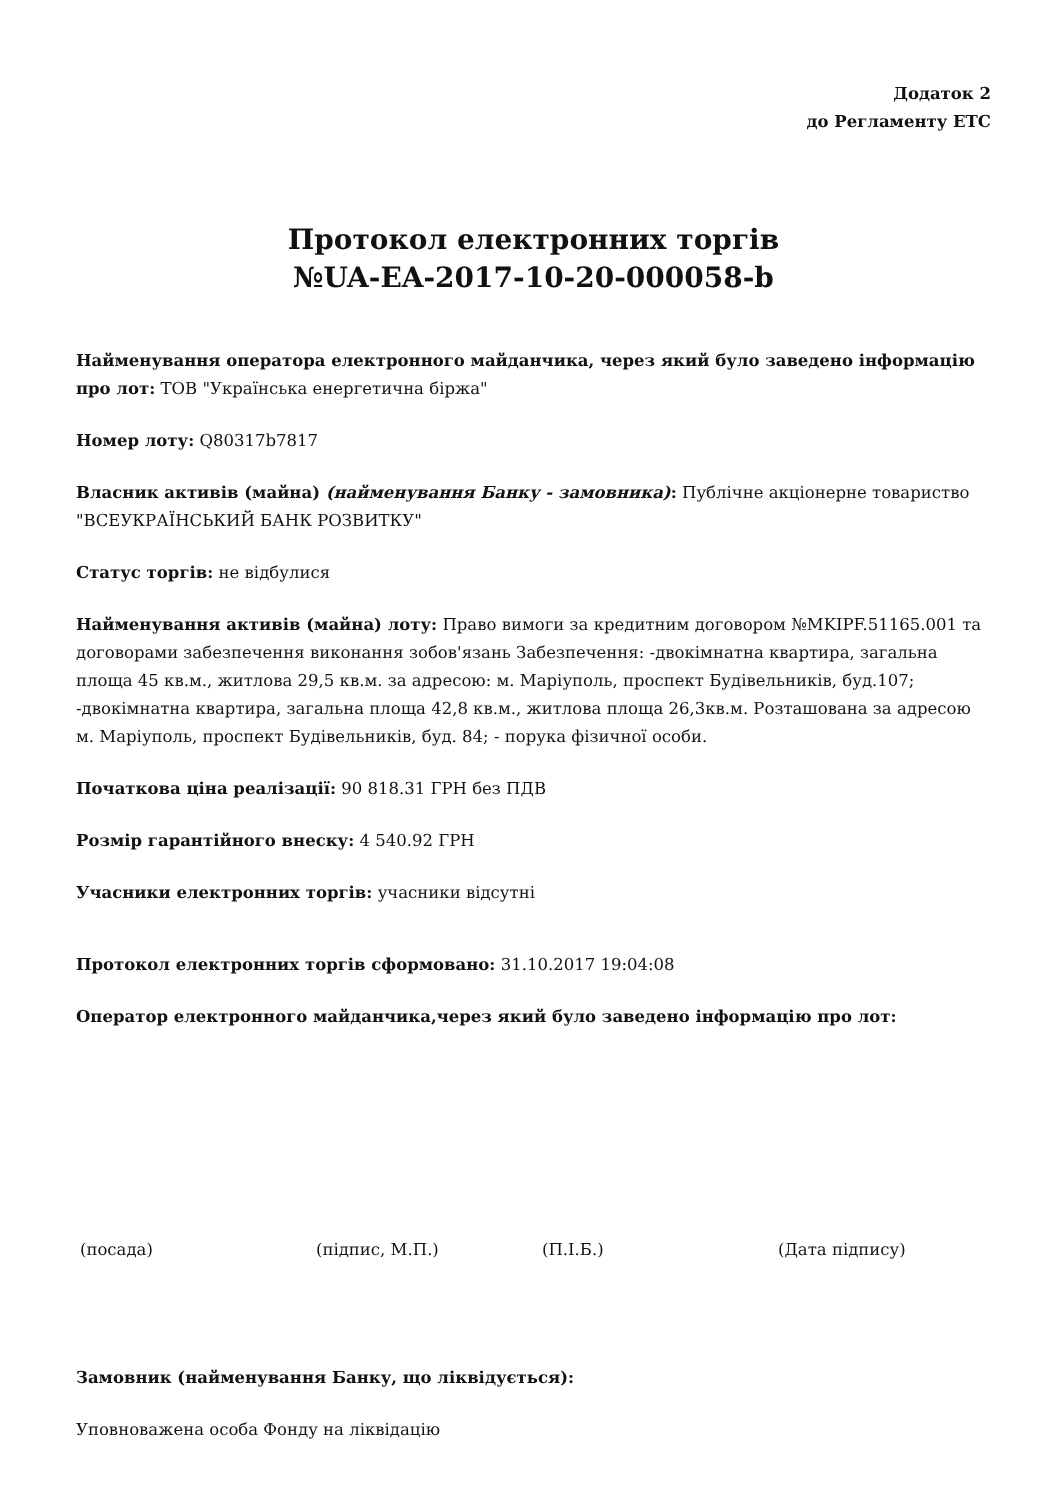Додаток 2
до Регламенту ЕТС
Протокол електронних торгів
№UA-EA-2017-10-20-000058-b
Найменування оператора електронного майданчика, через який було заведено інформацію про лот: ТОВ "Українська енергетична біржа"
Номер лоту: Q80317b7817
Власник активів (майна) (найменування Банку - замовника): Публічне акціонерне товариство "ВСЕУКРАЇНСЬКИЙ БАНК РОЗВИТКУ"
Статус торгів: не відбулися
Найменування активів (майна) лоту: Право вимоги за кредитним договором №MKIPF.51165.001 та договорами забезпечення виконання зобов'язань Забезпечення: -двокімнатна квартира, загальна площа 45 кв.м., житлова 29,5 кв.м. за адресою: м. Маріуполь, проспект Будівельників, буд.107; -двокімнатна квартира, загальна площа 42,8 кв.м., житлова площа 26,3кв.м. Розташована за адресою м. Маріуполь, проспект Будівельників, буд. 84; - порука фізичної особи.
Початкова ціна реалізації: 90 818.31 ГРН без ПДВ
Розмір гарантійного внеску: 4 540.92 ГРН
Учасники електронних торгів: учасники відсутні
Протокол електронних торгів сформовано: 31.10.2017 19:04:08
Оператор електронного майданчика,через який було заведено інформацію про лот:
(посада) (підпис, М.П.) (П.І.Б.) (Дата підпису)
Замовник (найменування Банку, що ліквідується):
Уповноважена особа Фонду на ліквідацію